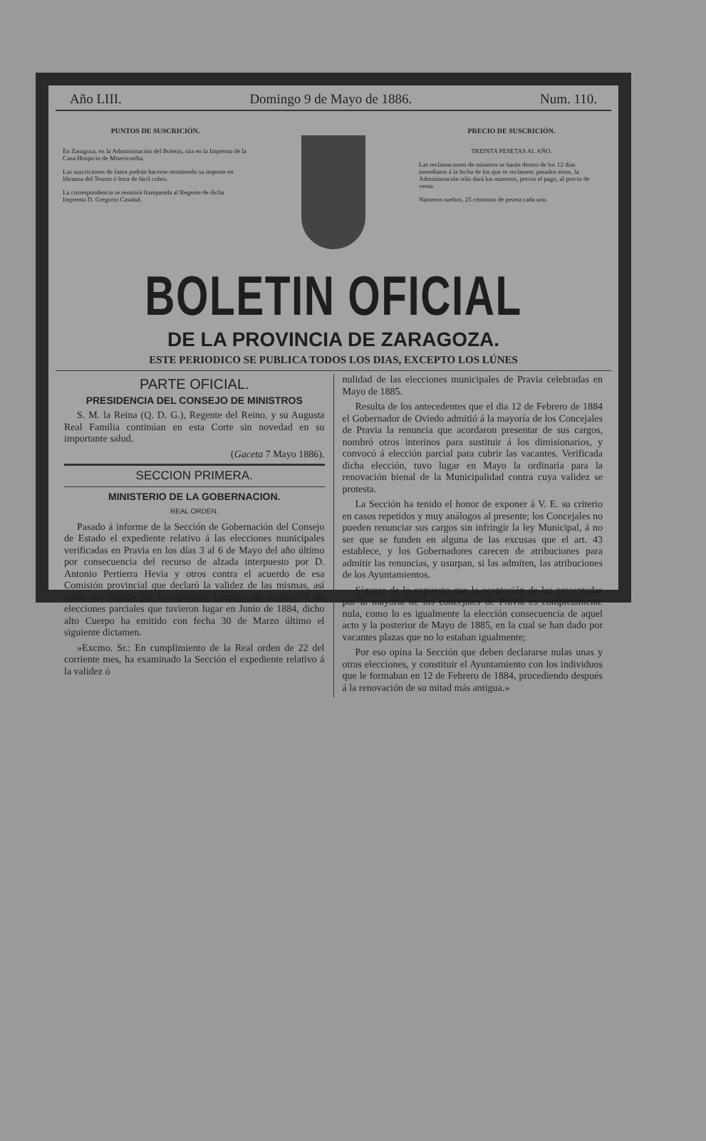Año LIII. Domingo 9 de Mayo de 1886. Num. 110.
PUNTOS DE SUSCRICIÓN.
En Zaragoza, en la Administración del Boletin, sita en la Imprenta de la Casa-Hospicio de Misericordia.
Las suscriciones de fuera podrán hacerse remitiendo su importe en libranza del Tesoro ó letra de fácil cobro.
La correspondencia se remitirá franqueada al Regente de dicha Imprenta D. Gregorio Casañal.
PRECIO DE SUSCRICIÓN.
TREINTA PESETAS AL AÑO.
Las reclamaciones de números se harán dentro de los 12 días inmediatos á la fecha de los que se reclamen; pasados éstos, la Administración sólo dará los números, previo el pago, al precio de venta.
Números sueltos, 25 céntimos de peseta cada uno.
BOLETIN OFICIAL
DE LA PROVINCIA DE ZARAGOZA.
ESTE PERIODICO SE PUBLICA TODOS LOS DIAS, EXCEPTO LOS LÚNES
PARTE OFICIAL.
PRESIDENCIA DEL CONSEJO DE MINISTROS
S. M. la Reina (Q. D. G.), Regente del Reino, y su Augusta Real Familia continúan en esta Corte sin novedad en su importante salud.
(Gaceta 7 Mayo 1886).
SECCION PRIMERA.
MINISTERIO DE LA GOBERNACION.
REAL ORDEN.
Pasado á informe de la Sección de Gobernación del Consejo de Estado el expediente relativo á las elecciones municipales verificadas en Pravia en los días 3 al 6 de Mayo del año último por consecuencia del recurso de alzada interpuesto por D. Antonio Pertierra Hevia y otros contra el acuerdo de esa Comisión provincial que declaró la validez de las mismas, así como del dictado por la expresada Corporación respecto á las elecciones parciales que tuvieron lugar en Junio de 1884, dicho alto Cuerpo ha emitido con fecha 30 de Marzo último el siguiente dictamen.
»Excmo. Sr.: En cumplimiento de la Real orden de 22 del corriente mes, ha examinado la Sección el expediente relativo á la validez ó
nulidad de las elecciones municipales de Pravia celebradas en Mayo de 1885.
Resulta de los antecedentes que el dia 12 de Febrero de 1884 el Gobernador de Oviedo admitió á la mayoría de los Concejales de Pravia la renuncia que acordaron presentar de sus cargos, nombró otros interinos para sustituir á los dimisionarios, y convocó á elección parcial para cubrir las vacantes. Verificada dicha elección, tuvo lugar en Mayo la ordinaria para la renovación bienal de la Municipalidad contra cuya validez se protesta.
La Sección ha tenido el honor de exponer á V. E. su criterio en casos repetidos y muy análogos al presente; los Concejales no pueden renunciar sus cargos sin infringir la ley Municipal, á no ser que se funden en alguna de las excusas que el art. 43 establece, y los Gobernadores carecen de atribuciones para admitir las renuncias, y usurpan, si las admiten, las atribuciones de los Ayuntamientos.
Síguese de lo expuesto que la aceptación de las presentadas por la mayoría de los concejales de Pravia es completamente nula, como lo es igualmente la elección consecuencia de aquel acto y la posterior de Mayo de 1885, en la cual se han dado por vacantes plazas que no lo estaban igualmente;
Por eso opina la Sección que deben declararse nulas unas y otras elecciones, y constituir el Ayuntamiento con los individuos que le formaban en 12 de Febrero de 1884, procediendo después á la renovación de su mitad más antigua.»